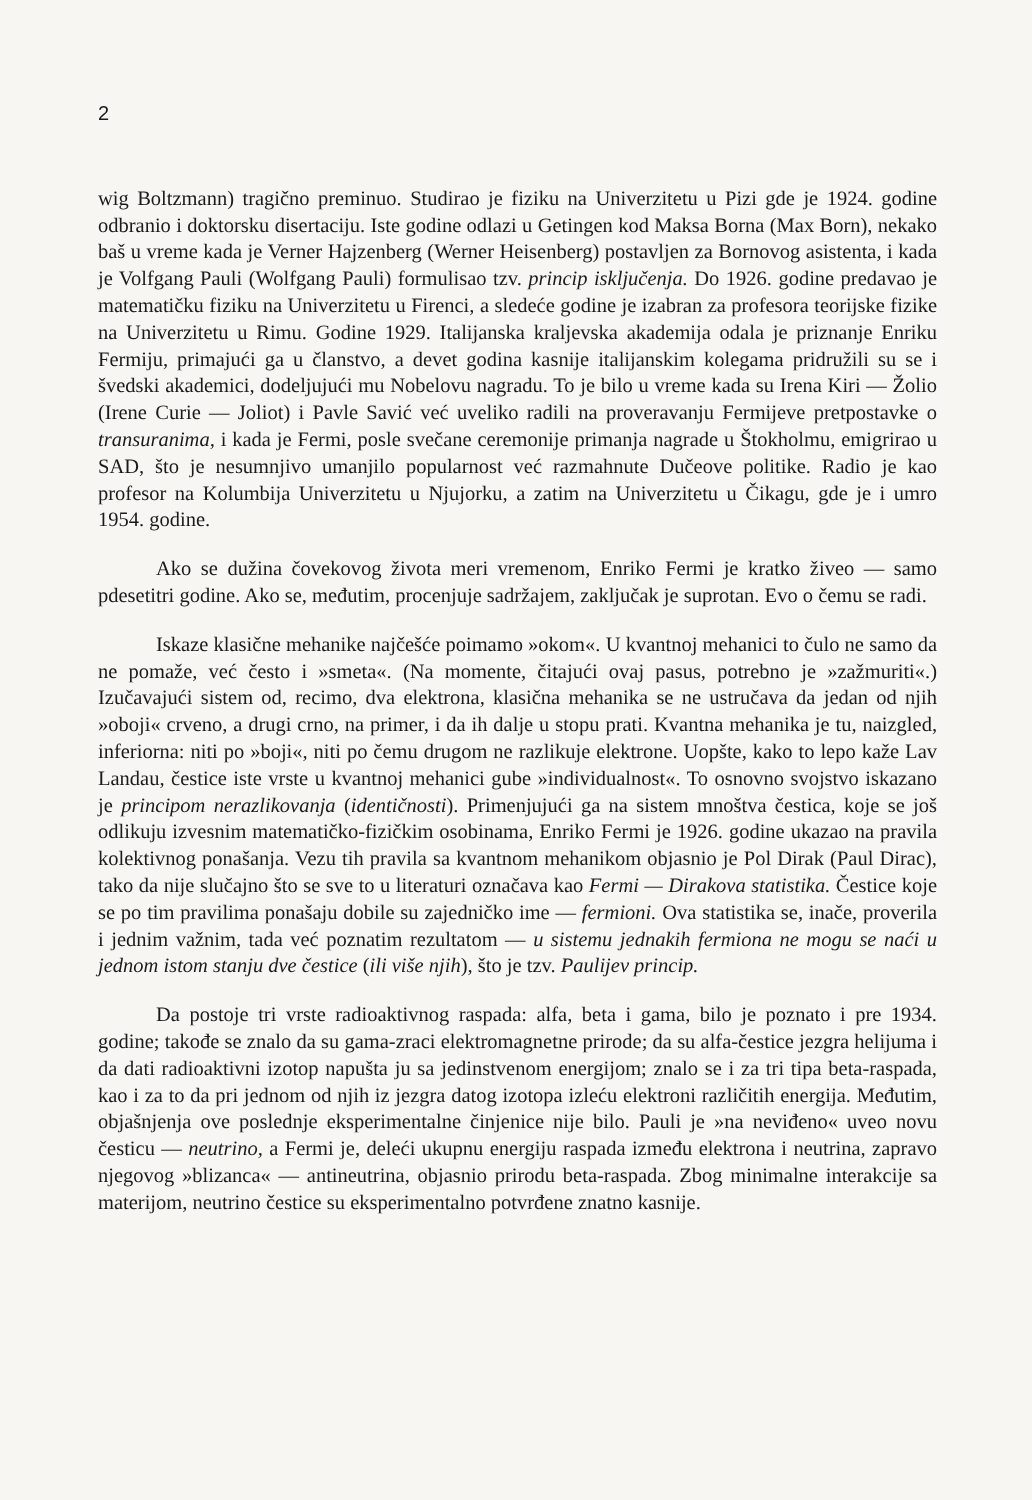2
wig Boltzmann) tragično preminuo. Studirao je fiziku na Univerzitetu u Pizi gde je 1924. godine odbranio i doktorsku disertaciju. Iste godine odlazi u Getingen kod Maksa Borna (Max Born), nekako baš u vreme kada je Verner Hajzenberg (Werner Heisenberg) postavljen za Bornovog asistenta, i kada je Volfgang Pauli (Wolfgang Pauli) formulisao tzv. princip isključenja. Do 1926. godine predavao je matematičku fiziku na Univerzitetu u Firenci, a sledeće godine je izabran za profesora teorijske fizike na Univerzitetu u Rimu. Godine 1929. Italijanska kraljevska akademija odala je priznanje Enriku Fermiju, primajući ga u članstvo, a devet godina kasnije italijanskim kolegama pridružili su se i švedski akademici, dodeljujući mu Nobelovu nagradu. To je bilo u vreme kada su Irena Kiri — Žolio (Irene Curie — Joliot) i Pavle Savić već uveliko radili na proveravanju Fermijeve pretpostavke o transuranima, i kada je Fermi, posle svečane ceremonije primanja nagrade u Štokholmu, emigrirao u SAD, što je nesumnjivo umanjilo popularnost već razmahnute Dučeove politike. Radio je kao profesor na Kolumbija Univerzitetu u Njujorku, a zatim na Univerzitetu u Čikagu, gde je i umro 1954. godine.
Ako se dužina čovekovog života meri vremenom, Enriko Fermi je kratko živeo — samo pdesetitri godine. Ako se, međutim, procenjuje sadržajem, zaključak je suprotan. Evo o čemu se radi.
Iskaze klasične mehanike najčešće poimamo »okom«. U kvantnoj mehanici to čulo ne samo da ne pomaže, već često i »smeta«. (Na momente, čitajući ovaj pasus, potrebno je »zažmuriti«.) Izučavajući sistem od, recimo, dva elektrona, klasična mehanika se ne ustručava da jedan od njih »oboji« crveno, a drugi crno, na primer, i da ih dalje u stopu prati. Kvantna mehanika je tu, naizgled, inferiorna: niti po »boji«, niti po čemu drugom ne razlikuje elektrone. Uopšte, kako to lepo kaže Lav Landau, čestice iste vrste u kvantnoj mehanici gube »individualnost«. To osnovno svojstvo iskazano je principom nerazlikovanja (identičnosti). Primenjujući ga na sistem mnoštva čestica, koje se još odlikuju izvesnim matematičko-fizičkim osobinama, Enriko Fermi je 1926. godine ukazao na pravila kolektivnog ponašanja. Vezu tih pravila sa kvantnom mehanikom objasnio je Pol Dirak (Paul Dirac), tako da nije slučajno što se sve to u literaturi označava kao Fermi — Dirakova statistika. Čestice koje se po tim pravilima ponašaju dobile su zajedničko ime — fermioni. Ova statistika se, inače, proverila i jednim važnim, tada već poznatim rezultatom — u sistemu jednakih fermiona ne mogu se naći u jednom istom stanju dve čestice (ili više njih), što je tzv. Paulijev princip.
Da postoje tri vrste radioaktivnog raspada: alfa, beta i gama, bilo je poznato i pre 1934. godine; takođe se znalo da su gama-zraci elektromagnetne prirode; da su alfa-čestice jezgra helijuma i da dati radioaktivni izotop napušta ju sa jedinstvenom energijom; znalo se i za tri tipa beta-raspada, kao i za to da pri jednom od njih iz jezgra datog izotopa izleću elektroni različitih energija. Međutim, objašnjenja ove poslednje eksperimentalne činjenice nije bilo. Pauli je »na neviđeno« uveo novu česticu — neutrino, a Fermi je, deleći ukupnu energiju raspada između elektrona i neutrina, zapravo njegovog »blizanca« — antineutrina, objasnio prirodu beta-raspada. Zbog minimalne interakcije sa materijom, neutrino čestice su eksperimentalno potvrđene znatno kasnije.